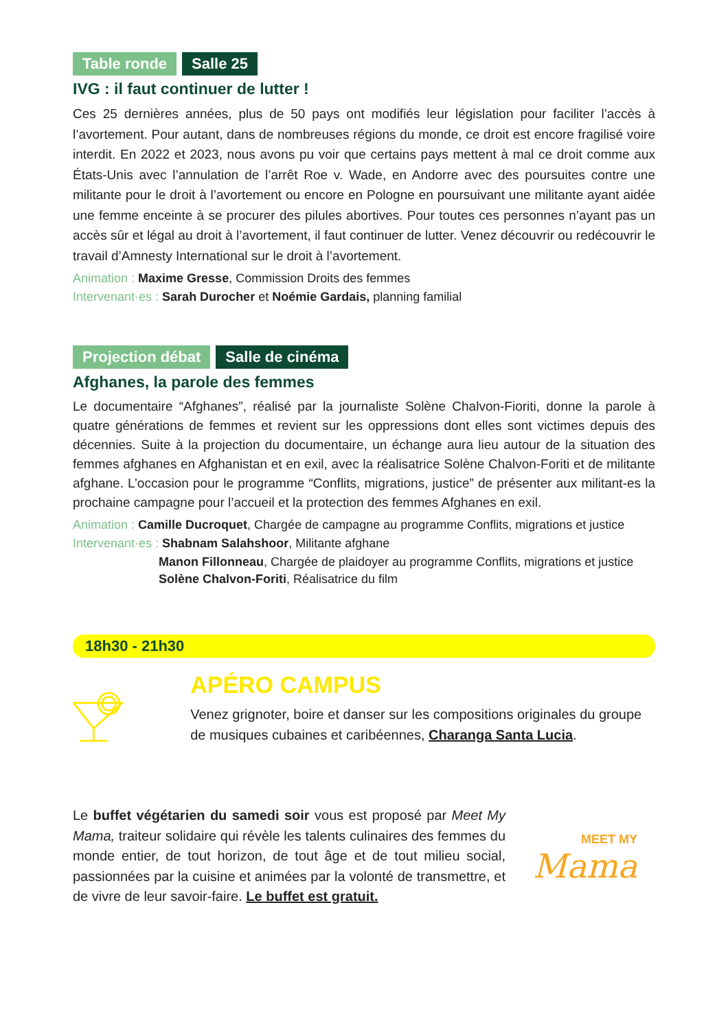Table ronde Salle 25
IVG : il faut continuer de lutter !
Ces 25 dernières années, plus de 50 pays ont modifiés leur législation pour faciliter l’accès à l’avortement. Pour autant, dans de nombreuses régions du monde, ce droit est encore fragilisé voire interdit. En 2022 et 2023, nous avons pu voir que certains pays mettent à mal ce droit comme aux États-Unis avec l’annulation de l’arrêt Roe v. Wade, en Andorre avec des poursuites contre une militante pour le droit à l’avortement ou encore en Pologne en poursuivant une militante ayant aidée une femme enceinte à se procurer des pilules abortives. Pour toutes ces personnes n’ayant pas un accès sûr et légal au droit à l’avortement, il faut continuer de lutter. Venez découvrir ou redécouvrir le travail d’Amnesty International sur le droit à l’avortement.
Animation : Maxime Gresse, Commission Droits des femmes
Intervenant·es : Sarah Durocher et Noémie Gardais, planning familial
Projection débat Salle de cinéma
Afghanes, la parole des femmes
Le documentaire “Afghanes”, réalisé par la journaliste Solène Chalvon-Fioriti, donne la parole à quatre générations de femmes et revient sur les oppressions dont elles sont victimes depuis des décennies. Suite à la projection du documentaire, un échange aura lieu autour de la situation des femmes afghanes en Afghanistan et en exil, avec la réalisatrice Solène Chalvon-Foriti et de militante afghane. L’occasion pour le programme “Conflits, migrations, justice” de présenter aux militant-es la prochaine campagne pour l’accueil et la protection des femmes Afghanes en exil.
Animation : Camille Ducroquet, Chargée de campagne au programme Conflits, migrations et justice
Intervenant·es : Shabnam Salahshoor, Militante afghane
Manon Fillonneau, Chargée de plaidoyer au programme Conflits, migrations et justice
Solène Chalvon-Foriti, Réalisatrice du film
18h30 - 21h30
APÉRO CAMPUS
Venez grignoter, boire et danser sur les compositions originales du groupe de musiques cubaines et caribéennes, Charanga Santa Lucia.
Le buffet végétarien du samedi soir vous est proposé par Meet My Mama, traiteur solidaire qui révèle les talents culinaires des femmes du monde entier, de tout horizon, de tout âge et de tout milieu social, passionnées par la cuisine et animées par la volonté de transmettre, et de vivre de leur savoir-faire. Le buffet est gratuit.
MEET MY
Mama